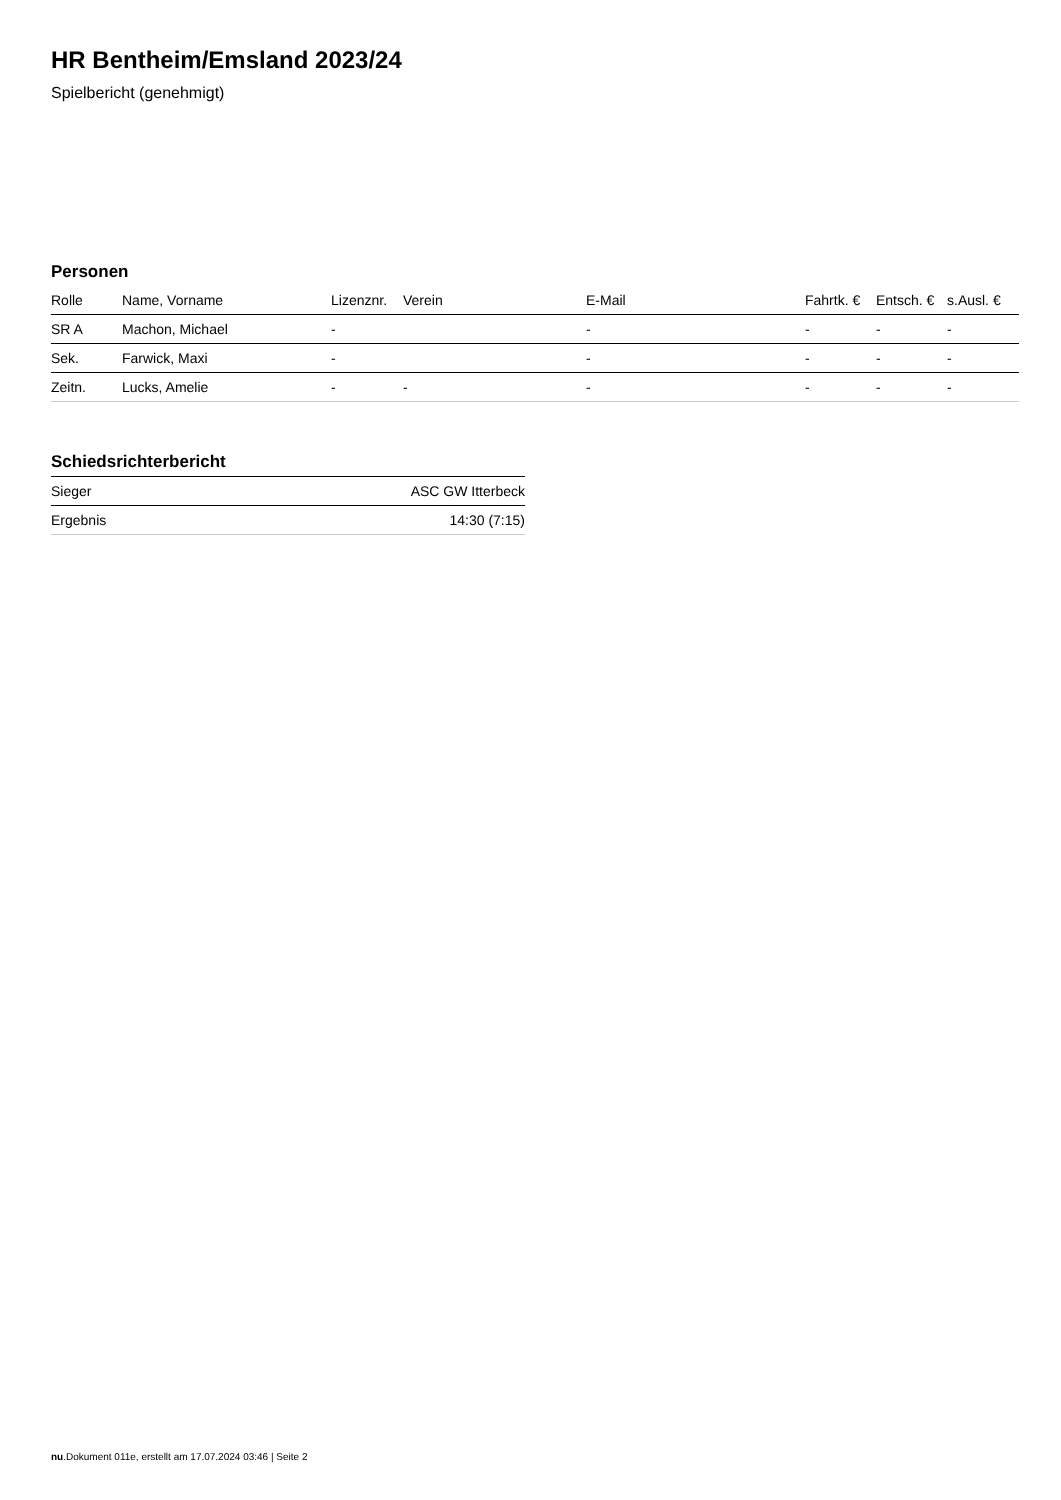HR Bentheim/Emsland 2023/24
Spielbericht (genehmigt)
Personen
| Rolle | Name, Vorname | Lizenznr. | Verein | E-Mail | Fahrtk. € | Entsch. € | s.Ausl. € |
| --- | --- | --- | --- | --- | --- | --- | --- |
| SR A | Machon, Michael | - | | - | - | - | - |
| Sek. | Farwick, Maxi | - | | - | - | - | - |
| Zeitn. | Lucks, Amelie | - | - | - | - | - | - |
Schiedsrichterbericht
| Sieger | ASC GW Itterbeck |
| Ergebnis | 14:30 (7:15) |
nu.Dokument 011e, erstellt am 17.07.2024 03:46 | Seite 2